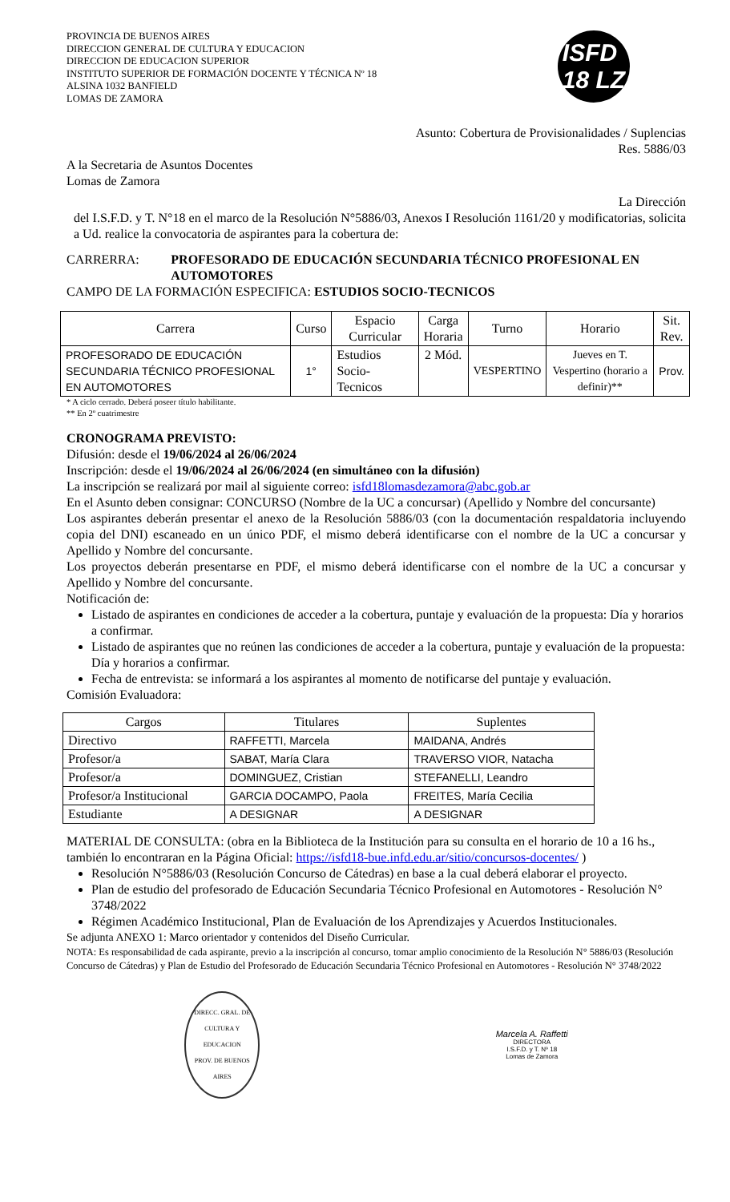PROVINCIA DE BUENOS AIRES
DIRECCION GENERAL DE CULTURA Y EDUCACION
DIRECCION DE EDUCACION SUPERIOR
INSTITUTO SUPERIOR DE FORMACIÓN DOCENTE Y TÉCNICA Nº 18
ALSINA 1032 BANFIELD
LOMAS DE ZAMORA
ISFD
18 LZ
Asunto: Cobertura de Provisionalidades / Suplencias
Res. 5886/03
A la Secretaria de Asuntos Docentes
Lomas de Zamora
La Dirección
del I.S.F.D. y T. N°18 en el marco de la Resolución N°5886/03, Anexos I Resolución 1161/20 y modificatorias, solicita a Ud. realice la convocatoria de aspirantes para la cobertura de:
CARRERRA: PROFESORADO DE EDUCACIÓN SECUNDARIA TÉCNICO PROFESIONAL EN AUTOMOTORES
CAMPO DE LA FORMACIÓN ESPECIFICA: ESTUDIOS SOCIO-TECNICOS
| Carrera | Curso | Espacio Curricular | Carga Horaria | Turno | Horario | Sit. Rev. |
| --- | --- | --- | --- | --- | --- | --- |
| PROFESORADO DE EDUCACIÓN SECUNDARIA TÉCNICO PROFESIONAL EN AUTOMOTORES | 1° | Estudios Socio-Tecnicos | 2 Mód. | VESPERTINO | Jueves en T. Vespertino (horario a definir)** | Prov. |
* A ciclo cerrado. Deberá poseer título habilitante.
** En 2º cuatrimestre
CRONOGRAMA PREVISTO:
Difusión: desde el 19/06/2024 al 26/06/2024
Inscripción: desde el 19/06/2024 al 26/06/2024 (en simultáneo con la difusión)
La inscripción se realizará por mail al siguiente correo: isfd18lomasdezamora@abc.gob.ar
En el Asunto deben consignar: CONCURSO (Nombre de la UC a concursar) (Apellido y Nombre del concursante)
Los aspirantes deberán presentar el anexo de la Resolución 5886/03 (con la documentación respaldatoria incluyendo copia del DNI) escaneado en un único PDF, el mismo deberá identificarse con el nombre de la UC a concursar y Apellido y Nombre del concursante.
Los proyectos deberán presentarse en PDF, el mismo deberá identificarse con el nombre de la UC a concursar y Apellido y Nombre del concursante.
Notificación de:
Listado de aspirantes en condiciones de acceder a la cobertura, puntaje y evaluación de la propuesta: Día y horarios a confirmar.
Listado de aspirantes que no reúnen las condiciones de acceder a la cobertura, puntaje y evaluación de la propuesta: Día y horarios a confirmar.
Fecha de entrevista: se informará a los aspirantes al momento de notificarse del puntaje y evaluación.
Comisión Evaluadora:
| Cargos | Titulares | Suplentes |
| --- | --- | --- |
| Directivo | RAFFETTI, Marcela | MAIDANA, Andrés |
| Profesor/a | SABAT, María Clara | TRAVERSO VIOR, Natacha |
| Profesor/a | DOMINGUEZ, Cristian | STEFANELLI, Leandro |
| Profesor/a Institucional | GARCIA DOCAMPO, Paola | FREITES, María Cecilia |
| Estudiante | A DESIGNAR | A DESIGNAR |
MATERIAL DE CONSULTA: (obra en la Biblioteca de la Institución para su consulta en el horario de 10 a 16 hs., también lo encontraran en la Página Oficial: https://isfd18-bue.infd.edu.ar/sitio/concursos-docentes/ )
Resolución N°5886/03 (Resolución Concurso de Cátedras) en base a la cual deberá elaborar el proyecto.
Plan de estudio del profesorado de Educación Secundaria Técnico Profesional en Automotores - Resolución N° 3748/2022
Régimen Académico Institucional, Plan de Evaluación de los Aprendizajes y Acuerdos Institucionales.
Se adjunta ANEXO 1: Marco orientador y contenidos del Diseño Curricular.
NOTA: Es responsabilidad de cada aspirante, previo a la inscripción al concurso, tomar amplio conocimiento de la Resolución N° 5886/03 (Resolución Concurso de Cátedras) y Plan de Estudio del Profesorado de Educación Secundaria Técnico Profesional en Automotores - Resolución N° 3748/2022
DIRECC. GRAL. DE CULTURA Y EDUCACION
PROV. DE BUENOS AIRES
Marcela A. Raffetti
DIRECTORA
I.S.F.D. y T. Nº 18
Lomas de Zamora